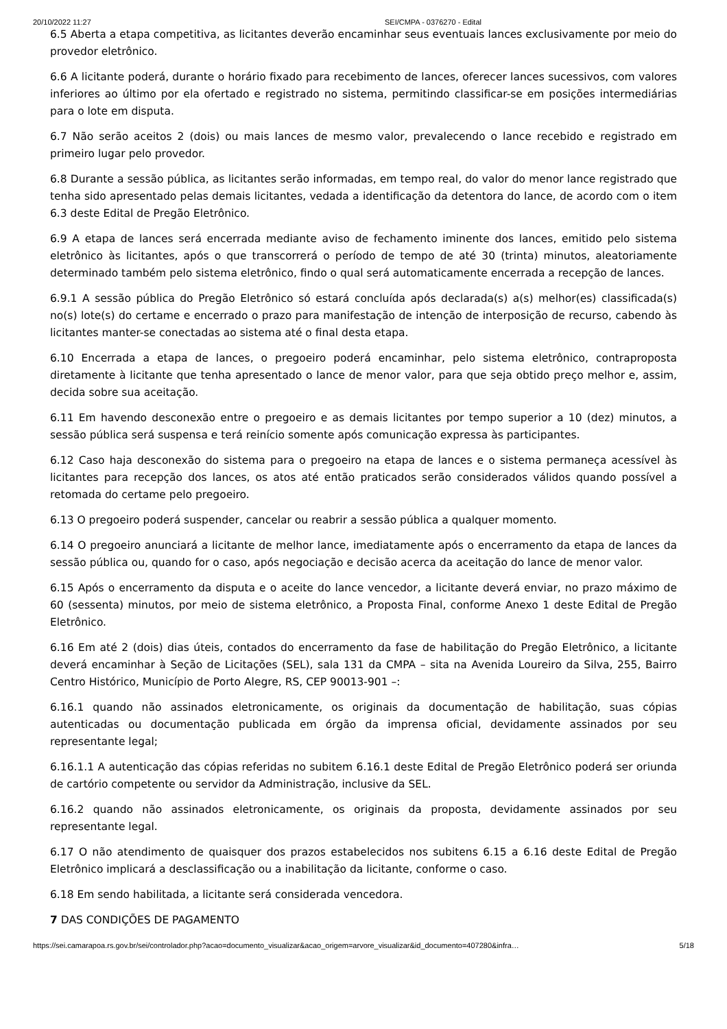20/10/2022 11:27 SEI/CMPA - 0376270 - Edital
6.5 Aberta a etapa competitiva, as licitantes deverão encaminhar seus eventuais lances exclusivamente por meio do provedor eletrônico.
6.6 A licitante poderá, durante o horário fixado para recebimento de lances, oferecer lances sucessivos, com valores inferiores ao último por ela ofertado e registrado no sistema, permitindo classificar-se em posições intermediárias para o lote em disputa.
6.7 Não serão aceitos 2 (dois) ou mais lances de mesmo valor, prevalecendo o lance recebido e registrado em primeiro lugar pelo provedor.
6.8 Durante a sessão pública, as licitantes serão informadas, em tempo real, do valor do menor lance registrado que tenha sido apresentado pelas demais licitantes, vedada a identificação da detentora do lance, de acordo com o item 6.3 deste Edital de Pregão Eletrônico.
6.9 A etapa de lances será encerrada mediante aviso de fechamento iminente dos lances, emitido pelo sistema eletrônico às licitantes, após o que transcorrerá o período de tempo de até 30 (trinta) minutos, aleatoriamente determinado também pelo sistema eletrônico, findo o qual será automaticamente encerrada a recepção de lances.
6.9.1 A sessão pública do Pregão Eletrônico só estará concluída após declarada(s) a(s) melhor(es) classificada(s) no(s) lote(s) do certame e encerrado o prazo para manifestação de intenção de interposição de recurso, cabendo às licitantes manter-se conectadas ao sistema até o final desta etapa.
6.10 Encerrada a etapa de lances, o pregoeiro poderá encaminhar, pelo sistema eletrônico, contraproposta diretamente à licitante que tenha apresentado o lance de menor valor, para que seja obtido preço melhor e, assim, decida sobre sua aceitação.
6.11 Em havendo desconexão entre o pregoeiro e as demais licitantes por tempo superior a 10 (dez) minutos, a sessão pública será suspensa e terá reinício somente após comunicação expressa às participantes.
6.12 Caso haja desconexão do sistema para o pregoeiro na etapa de lances e o sistema permaneça acessível às licitantes para recepção dos lances, os atos até então praticados serão considerados válidos quando possível a retomada do certame pelo pregoeiro.
6.13 O pregoeiro poderá suspender, cancelar ou reabrir a sessão pública a qualquer momento.
6.14 O pregoeiro anunciará a licitante de melhor lance, imediatamente após o encerramento da etapa de lances da sessão pública ou, quando for o caso, após negociação e decisão acerca da aceitação do lance de menor valor.
6.15 Após o encerramento da disputa e o aceite do lance vencedor, a licitante deverá enviar, no prazo máximo de 60 (sessenta) minutos, por meio de sistema eletrônico, a Proposta Final, conforme Anexo 1 deste Edital de Pregão Eletrônico.
6.16 Em até 2 (dois) dias úteis, contados do encerramento da fase de habilitação do Pregão Eletrônico, a licitante deverá encaminhar à Seção de Licitações (SEL), sala 131 da CMPA – sita na Avenida Loureiro da Silva, 255, Bairro Centro Histórico, Município de Porto Alegre, RS, CEP 90013-901 –:
6.16.1 quando não assinados eletronicamente, os originais da documentação de habilitação, suas cópias autenticadas ou documentação publicada em órgão da imprensa oficial, devidamente assinados por seu representante legal;
6.16.1.1 A autenticação das cópias referidas no subitem 6.16.1 deste Edital de Pregão Eletrônico poderá ser oriunda de cartório competente ou servidor da Administração, inclusive da SEL.
6.16.2 quando não assinados eletronicamente, os originais da proposta, devidamente assinados por seu representante legal.
6.17 O não atendimento de quaisquer dos prazos estabelecidos nos subitens 6.15 a 6.16 deste Edital de Pregão Eletrônico implicará a desclassificação ou a inabilitação da licitante, conforme o caso.
6.18 Em sendo habilitada, a licitante será considerada vencedora.
7 DAS CONDIÇÕES DE PAGAMENTO
https://sei.camarapoa.rs.gov.br/sei/controlador.php?acao=documento_visualizar&acao_origem=arvore_visualizar&id_documento=407280&infra… 5/18